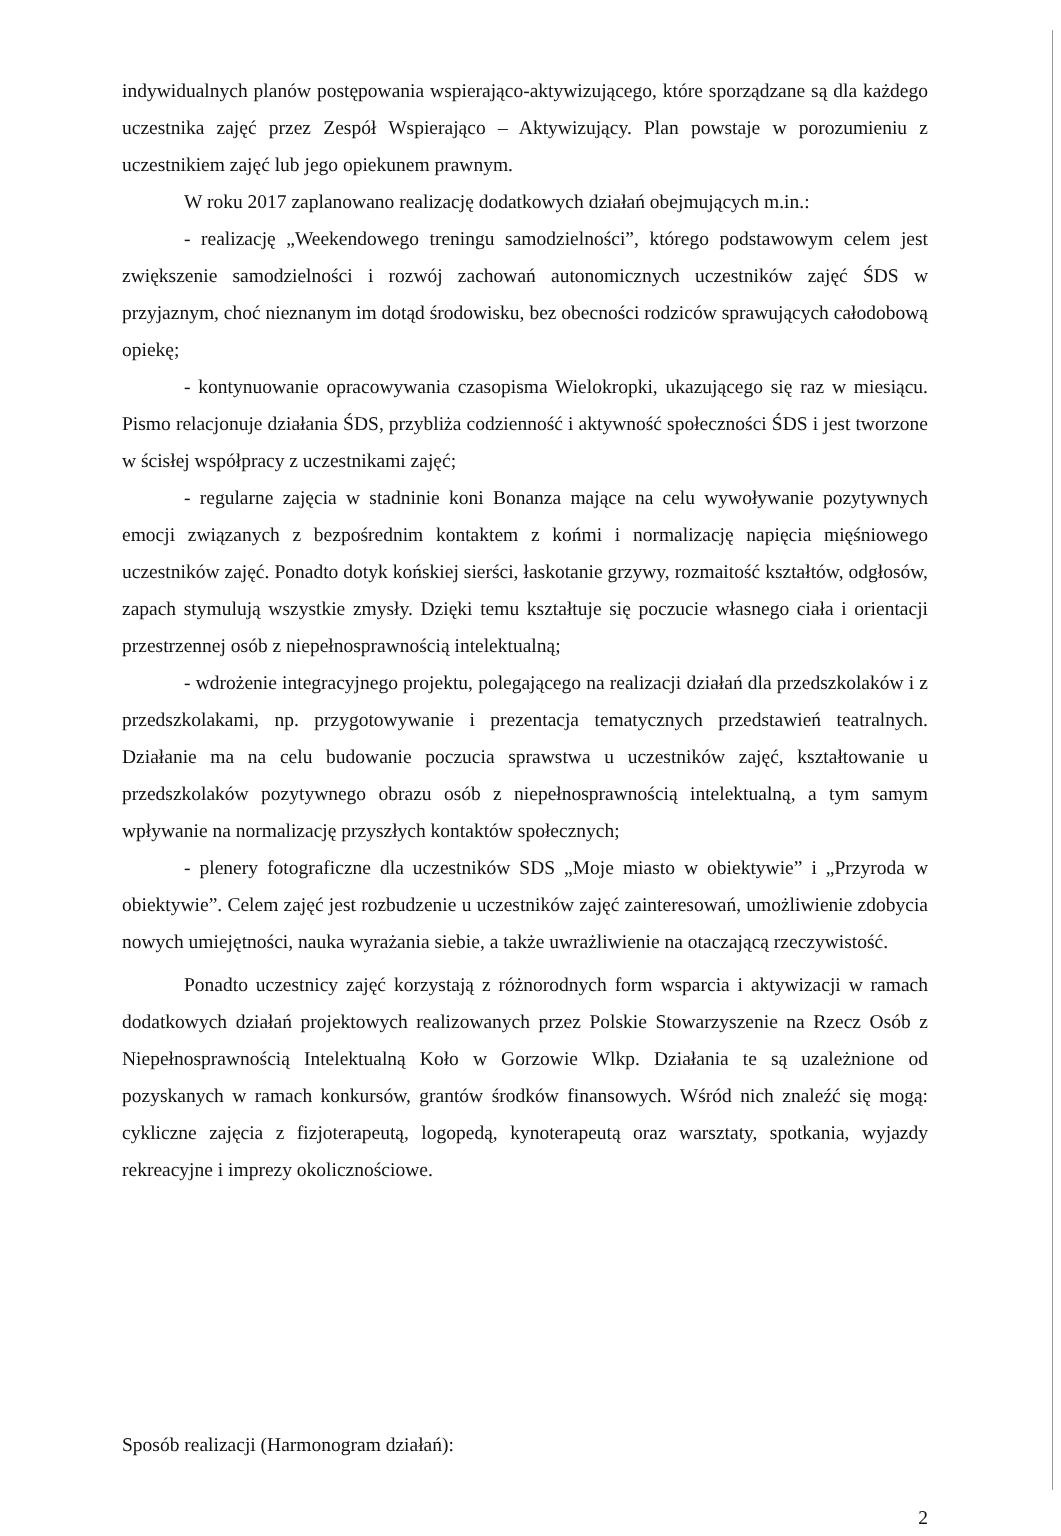indywidualnych planów postępowania wspierająco-aktywizującego, które sporządzane są dla każdego uczestnika zajęć przez Zespół Wspierająco – Aktywizujący. Plan powstaje w porozumieniu z uczestnikiem zajęć lub jego opiekunem prawnym.
W roku 2017 zaplanowano realizację dodatkowych działań obejmujących m.in.:
- realizację „Weekendowego treningu samodzielności”, którego podstawowym celem jest zwiększenie samodzielności i rozwój zachowań autonomicznych uczestników zajęć ŚDS w przyjaznym, choć nieznanym im dotąd środowisku, bez obecności rodziców sprawujących całodobową opiekę;
- kontynuowanie opracowywania czasopisma Wielokropki, ukazującego się raz w miesiącu. Pismo relacjonuje działania ŚDS, przybliża codzienność i aktywność społeczności ŚDS i jest tworzone w ścisłej współpracy z uczestnikami zajęć;
- regularne zajęcia w stadninie koni Bonanza mające na celu wywoływanie pozytywnych emocji związanych z bezpośrednim kontaktem z końmi i normalizację napięcia mięśniowego uczestników zajęć. Ponadto dotyk końskiej sierści, łaskotanie grzywy, rozmaitość kształtów, odgłosów, zapach stymulują wszystkie zmysły. Dzięki temu kształtuje się poczucie własnego ciała i orientacji przestrzennej osób z niepełnosprawnością intelektualną;
- wdrożenie integracyjnego projektu, polegającego na realizacji działań dla przedszkolaków i z przedszkolakami, np. przygotowywanie i prezentacja tematycznych przedstawień teatralnych. Działanie ma na celu budowanie poczucia sprawstwa u uczestników zajęć, kształtowanie u przedszkolaków pozytywnego obrazu osób z niepełnosprawnością intelektualną, a tym samym wpływanie na normalizację przyszłych kontaktów społecznych;
- plenery fotograficzne dla uczestników SDS „Moje miasto w obiektywie” i „Przyroda w obiektywie”. Celem zajęć jest rozbudzenie u uczestników zajęć zainteresowań, umożliwienie zdobycia nowych umiejętności, nauka wyrażania siebie, a także uwrażliwienie na otaczającą rzeczywistość.
Ponadto uczestnicy zajęć korzystają z różnorodnych form wsparcia i aktywizacji w ramach dodatkowych działań projektowych realizowanych przez Polskie Stowarzyszenie na Rzecz Osób z Niepełnosprawnością Intelektualną Koło w Gorzowie Wlkp. Działania te są uzależnione od pozyskanych w ramach konkursów, grantów środków finansowych. Wśród nich znaleźć się mogą: cykliczne zajęcia z fizjoterapeutą, logopedą, kynoterapeutą oraz warsztaty, spotkania, wyjazdy rekreacyjne i imprezy okolicznościowe.
Sposób realizacji (Harmonogram działań):
2